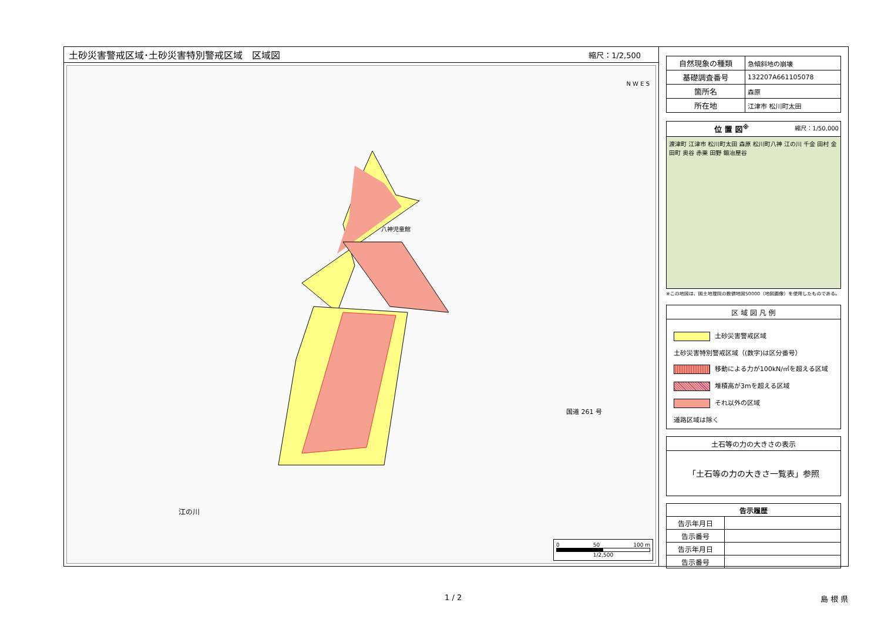土砂災害警戒区域･土砂災害特別警戒区域　区域図 縮尺：1/2,500
八神児童館
江の川
国道 261 号
N W E S
0 50 100 m
1/2,500
| 自然現象の種類 | 急傾斜地の崩壊 |
| 基礎調査番号 | 132207A661105078 |
| 箇所名 | 森原 |
| 所在地 | 江津市 松川町太田 |
位 置 図<sup>※</sup> 縮尺：1/50,000
渡津町 江津市 松川町太田 森原 松川町八神 江の川 千金 田村 金田町 奥谷 赤栗 田野 鍛冶屋谷
※この地図は、国土地理院の数値地図50000（地図画像）を使用したものである。
区 域 図 凡 例
土砂災害警戒区域
土砂災害特別警戒区域（(数字)は区分番号）
移動による力が100kN/㎡を超える区域
堆積高が3mを超える区域
それ以外の区域
道路区域は除く
土石等の力の大きさの表示
「土石等の力の大きさ一覧表」参照
| 告示履歴 | |
| --- | --- |
| 告示年月日 | |
| 告示番号 | |
| 告示年月日 | |
| 告示番号 | |
1 / 2 島 根 県